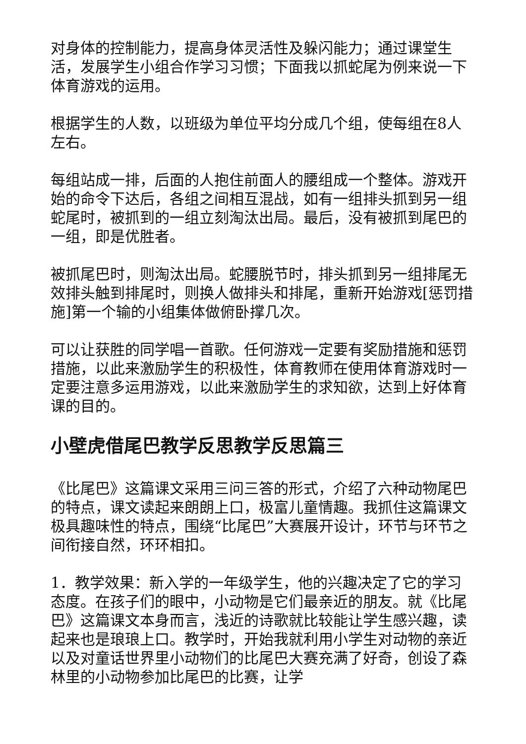对身体的控制能力，提高身体灵活性及躲闪能力；通过课堂生活，发展学生小组合作学习习惯；下面我以抓蛇尾为例来说一下体育游戏的运用。
根据学生的人数，以班级为单位平均分成几个组，使每组在8人左右。
每组站成一排，后面的人抱住前面人的腰组成一个整体。游戏开始的命令下达后，各组之间相互混战，如有一组排头抓到另一组蛇尾时，被抓到的一组立刻淘汰出局。最后，没有被抓到尾巴的一组，即是优胜者。
被抓尾巴时，则淘汰出局。蛇腰脱节时，排头抓到另一组排尾无效排头触到排尾时，则换人做排头和排尾，重新开始游戏[惩罚措施]第一个输的小组集体做俯卧撑几次。
可以让获胜的同学唱一首歌。任何游戏一定要有奖励措施和惩罚措施，以此来激励学生的积极性，体育教师在使用体育游戏时一定要注意多运用游戏，以此来激励学生的求知欲，达到上好体育课的目的。
小壁虎借尾巴教学反思教学反思篇三
《比尾巴》这篇课文采用三问三答的形式，介绍了六种动物尾巴的特点，课文读起来朗朗上口，极富儿童情趣。我抓住这篇课文极具趣味性的特点，围绕“比尾巴”大赛展开设计，环节与环节之间衔接自然，环环相扣。
1．教学效果：新入学的一年级学生，他的兴趣决定了它的学习态度。在孩子们的眼中，小动物是它们最亲近的朋友。就《比尾巴》这篇课文本身而言，浅近的诗歌就比较能让学生感兴趣，读起来也是琅琅上口。教学时，开始我就利用小学生对动物的亲近以及对童话世界里小动物们的比尾巴大赛充满了好奇，创设了森林里的小动物参加比尾巴的比赛，让学